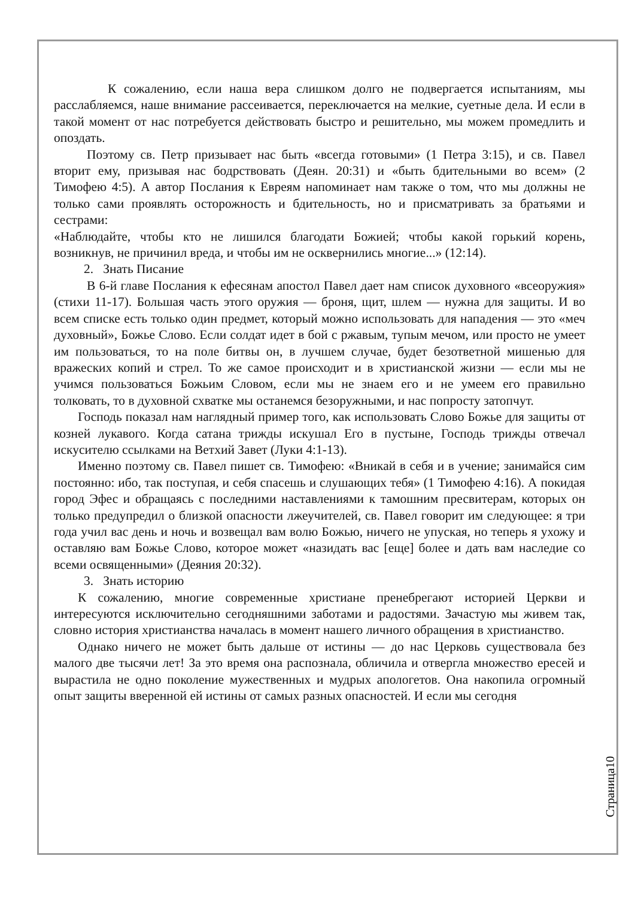К сожалению, если наша вера слишком долго не подвергается испытаниям, мы расслабляемся, наше внимание рассеивается, переключается на мелкие, суетные дела. И если в такой момент от нас потребуется действовать быстро и решительно, мы можем промедлить и опоздать.
Поэтому св. Петр призывает нас быть «всегда готовыми» (1 Петра 3:15), и св. Павел вторит ему, призывая нас бодрствовать (Деян. 20:31) и «быть бдительными во всем» (2 Тимофею 4:5). А автор Послания к Евреям напоминает нам также о том, что мы должны не только сами проявлять осторожность и бдительность, но и присматривать за братьями и сестрами:
«Наблюдайте, чтобы кто не лишился благодати Божией; чтобы какой горький корень, возникнув, не причинил вреда, и чтобы им не осквернились многие...» (12:14).
2. Знать Писание
В 6-й главе Послания к ефесянам апостол Павел дает нам список духовного «всеоружия» (стихи 11-17). Большая часть этого оружия — броня, щит, шлем — нужна для защиты. И во всем списке есть только один предмет, который можно использовать для нападения — это «меч духовный», Божье Слово. Если солдат идет в бой с ржавым, тупым мечом, или просто не умеет им пользоваться, то на поле битвы он, в лучшем случае, будет безответной мишенью для вражеских копий и стрел. То же самое происходит и в христианской жизни — если мы не учимся пользоваться Божьим Словом, если мы не знаем его и не умеем его правильно толковать, то в духовной схватке мы останемся безоружными, и нас попросту затопчут.
Господь показал нам наглядный пример того, как использовать Слово Божье для защиты от козней лукавого. Когда сатана трижды искушал Его в пустыне, Господь трижды отвечал искусителю ссылками на Ветхий Завет (Луки 4:1-13).
Именно поэтому св. Павел пишет св. Тимофею: «Вникай в себя и в учение; занимайся сим постоянно: ибо, так поступая, и себя спасешь и слушающих тебя» (1 Тимофею 4:16). А покидая город Эфес и обращаясь с последними наставлениями к тамошним пресвитерам, которых он только предупредил о близкой опасности лжеучителей, св. Павел говорит им следующее: я три года учил вас день и ночь и возвещал вам волю Божью, ничего не упуская, но теперь я ухожу и оставляю вам Божье Слово, которое может «назидать вас [еще] более и дать вам наследие со всеми освященными» (Деяния 20:32).
3. Знать историю
К сожалению, многие современные христиане пренебрегают историей Церкви и интересуются исключительно сегодняшними заботами и радостями. Зачастую мы живем так, словно история христианства началась в момент нашего личного обращения в христианство.
Однако ничего не может быть дальше от истины — до нас Церковь существовала без малого две тысячи лет! За это время она распознала, обличила и отвергла множество ересей и вырастила не одно поколение мужественных и мудрых апологетов. Она накопила огромный опыт защиты вверенной ей истины от самых разных опасностей. И если мы сегодня
Страница10